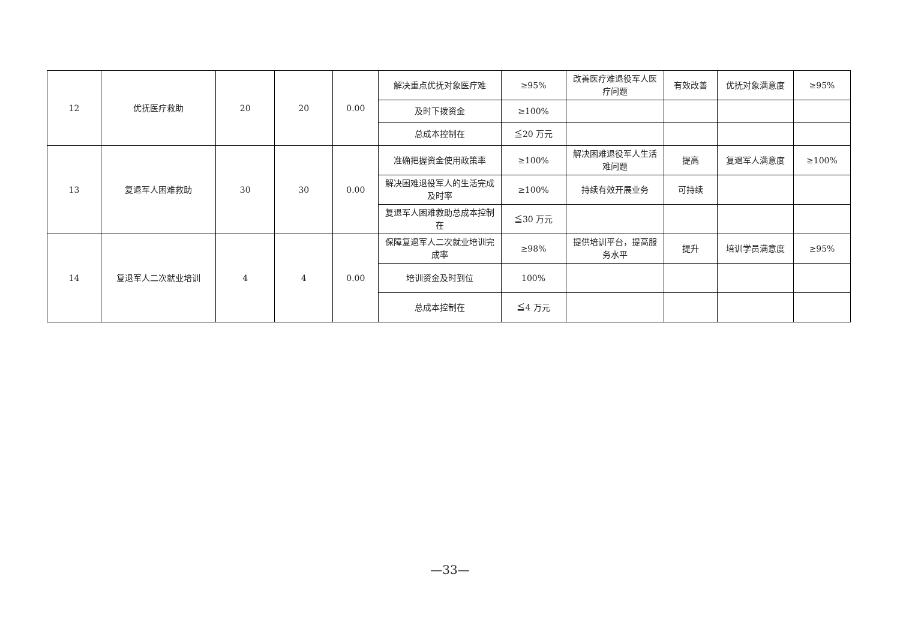| 12 | 优抚医疗救助 | 20 | 20 | 0.00 | 解决重点优抚对象医疗难 | ≥95% | 改善医疗难退役军人医疗问题 | 有效改善 | 优抚对象满意度 | ≥95% |
| | | | | | 及时下拨资金 | ≥100% | | | | |
| | | | | | 总成本控制在 | ≦20 万元 | | | | |
| 13 | 复退军人困难救助 | 30 | 30 | 0.00 | 准确把握资金使用政策率 | ≥100% | 解决困难退役军人生活难问题 | 提高 | 复退军人满意度 | ≥100% |
| | | | | | 解决困难退役军人的生活完成及时率 | ≥100% | 持续有效开展业务 | 可持续 | | |
| | | | | | 复退军人困难救助总成本控制在 | ≦30 万元 | | | | |
| 14 | 复退军人二次就业培训 | 4 | 4 | 0.00 | 保障复退军人二次就业培训完成率 | ≥98% | 提供培训平台，提高服务水平 | 提升 | 培训学员满意度 | ≥95% |
| | | | | | 培训资金及时到位 | 100% | | | | |
| | | | | | 总成本控制在 | ≦4 万元 | | | | |
—33—